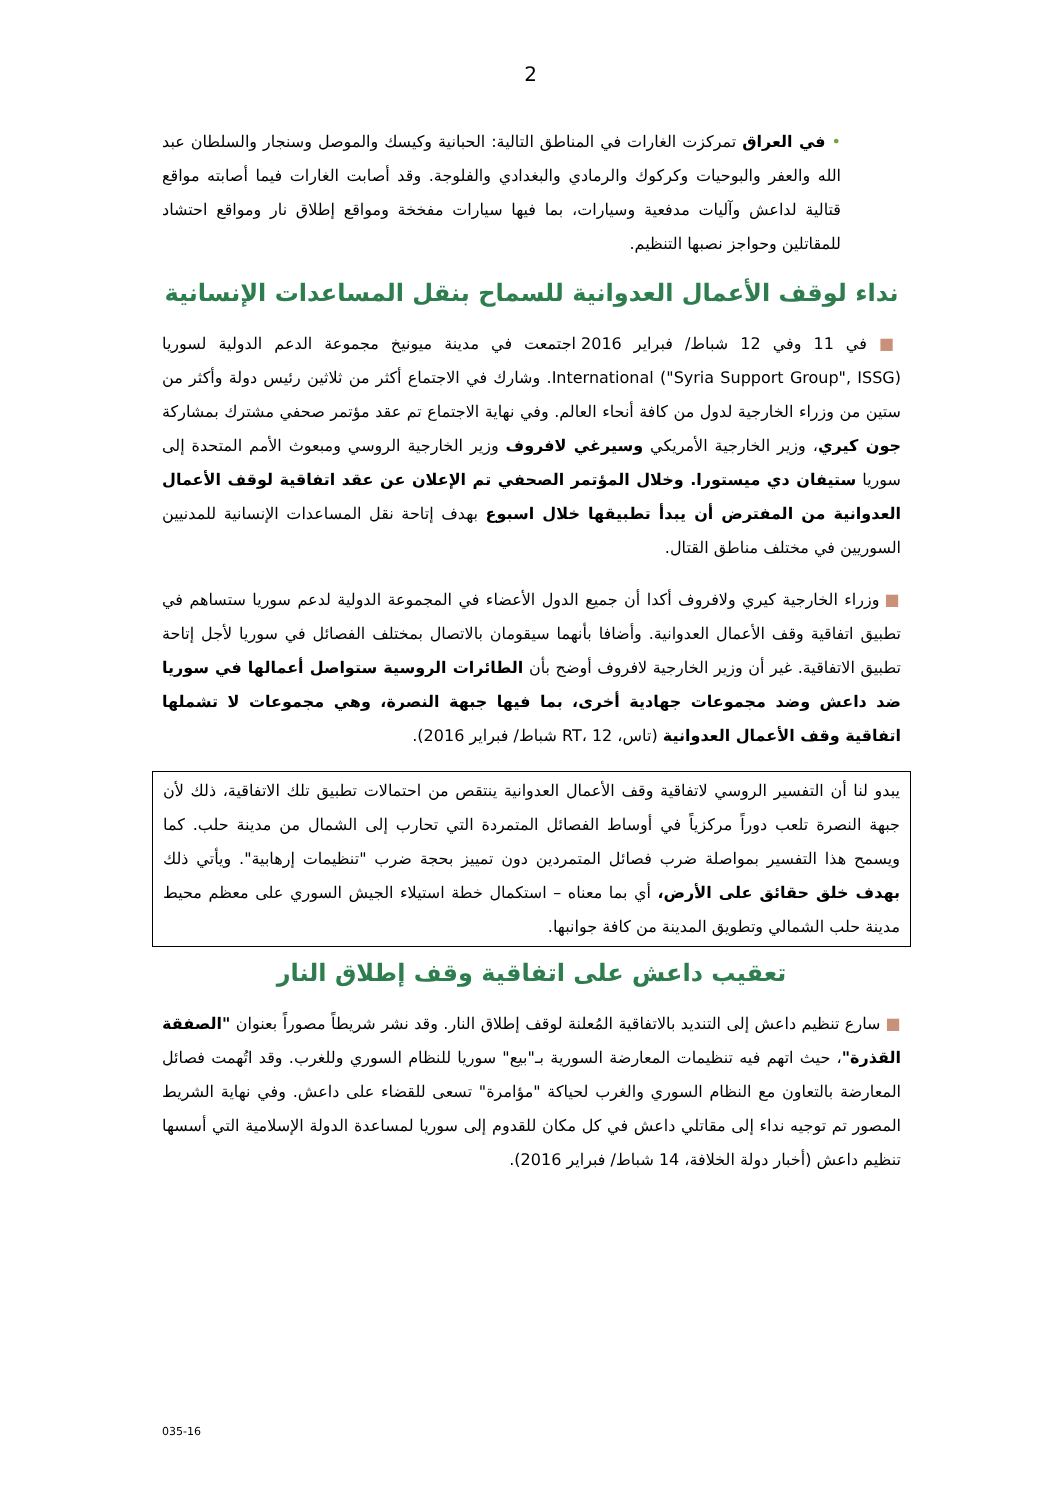2
• في العراق تمركزت الغارات في المناطق التالية: الحبانية وكيسك والموصل وسنجار والسلطان عبد الله والعفر والبوحيات وكركوك والرمادي والبغدادي والفلوجة. وقد أصابت الغارات فيما أصابته مواقع قتالية لداعش وآليات مدفعية وسيارات، بما فيها سيارات مفخخة ومواقع إطلاق نار ومواقع احتشاد للمقاتلين وحواجز نصبها التنظيم.
نداء لوقف الأعمال العدوانية للسماح بنقل المساعدات الإنسانية
■ في 11 وفي 12 شباط/ فبراير 2016 اجتمعت في مدينة ميونيخ مجموعة الدعم الدولية لسوريا International ("Syria Support Group", ISSG). وشارك في الاجتماع أكثر من ثلاثين رئيس دولة وأكثر من ستين من وزراء الخارجية لدول من كافة أنحاء العالم. وفي نهاية الاجتماع تم عقد مؤتمر صحفي مشترك بمشاركة جون كيري، وزير الخارجية الأمريكي وسيرغي لافروف وزير الخارجية الروسي ومبعوث الأمم المتحدة إلى سوريا ستيفان دي ميستورا. وخلال المؤتمر الصحفي تم الإعلان عن عقد اتفاقية لوقف الأعمال العدوانية من المفترض أن يبدأ تطبيقها خلال اسبوع بهدف إتاحة نقل المساعدات الإنسانية للمدنيين السوريين في مختلف مناطق القتال.
■ وزراء الخارجية كيري ولافروف أكدا أن جميع الدول الأعضاء في المجموعة الدولية لدعم سوريا ستساهم في تطبيق اتفاقية وقف الأعمال العدوانية. وأضافا بأنهما سيقومان بالاتصال بمختلف الفصائل في سوريا لأجل إتاحة تطبيق الاتفاقية. غير أن وزير الخارجية لافروف أوضح بأن الطائرات الروسية ستواصل أعمالها في سوريا ضد داعش وضد مجموعات جهادية أخرى، بما فيها جبهة النصرة، وهي مجموعات لا تشملها اتفاقية وقف الأعمال العدوانية (تاس، RT، 12 شباط/ فبراير 2016).
يبدو لنا أن التفسير الروسي لاتفاقية وقف الأعمال العدوانية ينتقص من احتمالات تطبيق تلك الاتفاقية، ذلك لأن جبهة النصرة تلعب دوراً مركزياً في أوساط الفصائل المتمردة التي تحارب إلى الشمال من مدينة حلب. كما ويسمح هذا التفسير بمواصلة ضرب فصائل المتمردين دون تمييز بحجة ضرب "تنظيمات إرهابية". ويأتي ذلك بهدف خلق حقائق على الأرض، أي بما معناه – استكمال خطة استيلاء الجيش السوري على معظم محيط مدينة حلب الشمالي وتطويق المدينة من كافة جوانبها.
تعقيب داعش على اتفاقية وقف إطلاق النار
■ سارع تنظيم داعش إلى التنديد بالاتفاقية المُعلنة لوقف إطلاق النار. وقد نشر شريطاً مصوراً بعنوان "الصفقة القذرة"، حيث اتهم فيه تنظيمات المعارضة السورية بـ"بيع" سوريا للنظام السوري وللغرب. وقد اتُهمت فصائل المعارضة بالتعاون مع النظام السوري والغرب لحياكة "مؤامرة" تسعى للقضاء على داعش. وفي نهاية الشريط المصور تم توجيه نداء إلى مقاتلي داعش في كل مكان للقدوم إلى سوريا لمساعدة الدولة الإسلامية التي أسسها تنظيم داعش (أخبار دولة الخلافة، 14 شباط/ فبراير 2016).
035-16